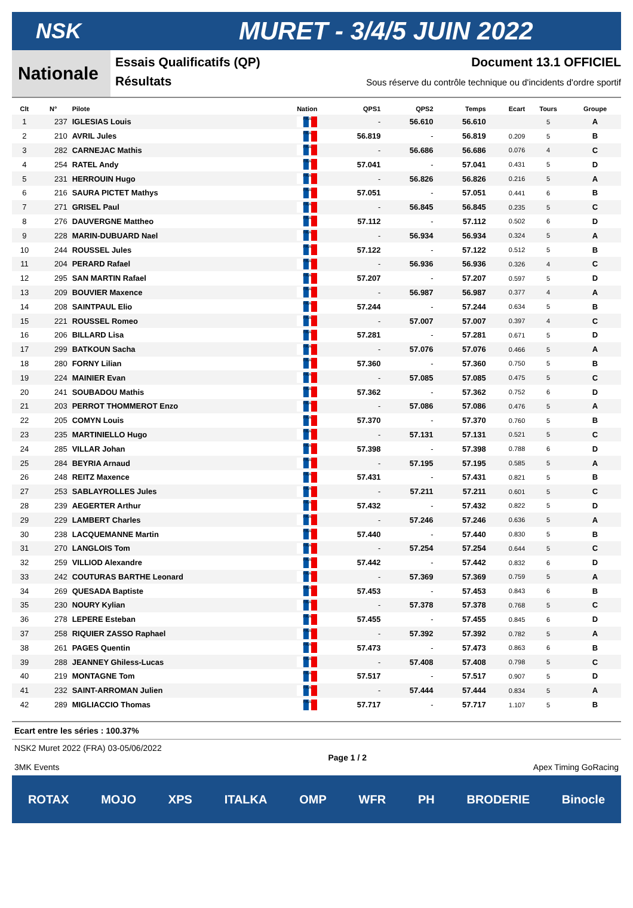NSK
MURET - 3/4/5 JUIN 2022
Nationale
Essais Qualificatifs (QP) Document 13.1 OFFICIEL
Résultats Sous réserve du contrôle technique ou d'incidents d'ordre sportif
| Clt | N° | Pilote | Nation | QPS1 | QPS2 | Temps | Ecart | Tours | Groupe |
| --- | --- | --- | --- | --- | --- | --- | --- | --- | --- |
| 1 | 237 | IGLESIAS Louis | FRA | - | 56.610 | 56.610 | | 5 | A |
| 2 | 210 | AVRIL Jules | FRA | 56.819 | - | 56.819 | 0.209 | 5 | B |
| 3 | 282 | CARNEJAC Mathis | FRA | - | 56.686 | 56.686 | 0.076 | 4 | C |
| 4 | 254 | RATEL Andy | FRA | 57.041 | - | 57.041 | 0.431 | 5 | D |
| 5 | 231 | HERROUIN Hugo | FRA | - | 56.826 | 56.826 | 0.216 | 5 | A |
| 6 | 216 | SAURA PICTET Mathys | FRA | 57.051 | - | 57.051 | 0.441 | 6 | B |
| 7 | 271 | GRISEL Paul | FRA | - | 56.845 | 56.845 | 0.235 | 5 | C |
| 8 | 276 | DAUVERGNE Mattheo | FRA | 57.112 | - | 57.112 | 0.502 | 6 | D |
| 9 | 228 | MARIN-DUBUARD Nael | FRA | - | 56.934 | 56.934 | 0.324 | 5 | A |
| 10 | 244 | ROUSSEL Jules | FRA | 57.122 | - | 57.122 | 0.512 | 5 | B |
| 11 | 204 | PERARD Rafael | FRA | - | 56.936 | 56.936 | 0.326 | 4 | C |
| 12 | 295 | SAN MARTIN Rafael | FRA | 57.207 | - | 57.207 | 0.597 | 5 | D |
| 13 | 209 | BOUVIER Maxence | FRA | - | 56.987 | 56.987 | 0.377 | 4 | A |
| 14 | 208 | SAINTPAUL Elio | FRA | 57.244 | - | 57.244 | 0.634 | 5 | B |
| 15 | 221 | ROUSSEL Romeo | FRA | - | 57.007 | 57.007 | 0.397 | 4 | C |
| 16 | 206 | BILLARD Lisa | FRA | 57.281 | - | 57.281 | 0.671 | 5 | D |
| 17 | 299 | BATKOUN Sacha | FRA | - | 57.076 | 57.076 | 0.466 | 5 | A |
| 18 | 280 | FORNY Lilian | FRA | 57.360 | - | 57.360 | 0.750 | 5 | B |
| 19 | 224 | MAINIER Evan | FRA | - | 57.085 | 57.085 | 0.475 | 5 | C |
| 20 | 241 | SOUBADOU Mathis | FRA | 57.362 | - | 57.362 | 0.752 | 6 | D |
| 21 | 203 | PERROT THOMMEROT Enzo | FRA | - | 57.086 | 57.086 | 0.476 | 5 | A |
| 22 | 205 | COMYN Louis | FRA | 57.370 | - | 57.370 | 0.760 | 5 | B |
| 23 | 235 | MARTINIELLO Hugo | FRA | - | 57.131 | 57.131 | 0.521 | 5 | C |
| 24 | 285 | VILLAR Johan | FRA | 57.398 | - | 57.398 | 0.788 | 6 | D |
| 25 | 284 | BEYRIA Arnaud | FRA | - | 57.195 | 57.195 | 0.585 | 5 | A |
| 26 | 248 | REITZ Maxence | FRA | 57.431 | - | 57.431 | 0.821 | 5 | B |
| 27 | 253 | SABLAYROLLES Jules | FRA | - | 57.211 | 57.211 | 0.601 | 5 | C |
| 28 | 239 | AEGERTER Arthur | FRA | 57.432 | - | 57.432 | 0.822 | 5 | D |
| 29 | 229 | LAMBERT Charles | FRA | - | 57.246 | 57.246 | 0.636 | 5 | A |
| 30 | 238 | LACQUEMANNE Martin | FRA | 57.440 | - | 57.440 | 0.830 | 5 | B |
| 31 | 270 | LANGLOIS Tom | FRA | - | 57.254 | 57.254 | 0.644 | 5 | C |
| 32 | 259 | VILLIOD Alexandre | FRA | 57.442 | - | 57.442 | 0.832 | 6 | D |
| 33 | 242 | COUTURAS BARTHE Leonard | FRA | - | 57.369 | 57.369 | 0.759 | 5 | A |
| 34 | 269 | QUESADA Baptiste | FRA | 57.453 | - | 57.453 | 0.843 | 6 | B |
| 35 | 230 | NOURY Kylian | FRA | - | 57.378 | 57.378 | 0.768 | 5 | C |
| 36 | 278 | LEPERE Esteban | FRA | 57.455 | - | 57.455 | 0.845 | 6 | D |
| 37 | 258 | RIQUIER ZASSO Raphael | FRA | - | 57.392 | 57.392 | 0.782 | 5 | A |
| 38 | 261 | PAGES Quentin | FRA | 57.473 | - | 57.473 | 0.863 | 6 | B |
| 39 | 288 | JEANNEY Ghiless-Lucas | FRA | - | 57.408 | 57.408 | 0.798 | 5 | C |
| 40 | 219 | MONTAGNE Tom | FRA | 57.517 | - | 57.517 | 0.907 | 5 | D |
| 41 | 232 | SAINT-ARROMAN Julien | FRA | - | 57.444 | 57.444 | 0.834 | 5 | A |
| 42 | 289 | MIGLIACCIO Thomas | FRA | 57.717 | - | 57.717 | 1.107 | 5 | B |
Ecart entre les séries : 100.37%
NSK2 Muret 2022 (FRA) 03-05/06/2022
3MK Events
Page 1 / 2
Apex Timing GoRacing
ROTAX MOJO XPS ITALKA OMP WFR PH BRODERIE Binocle